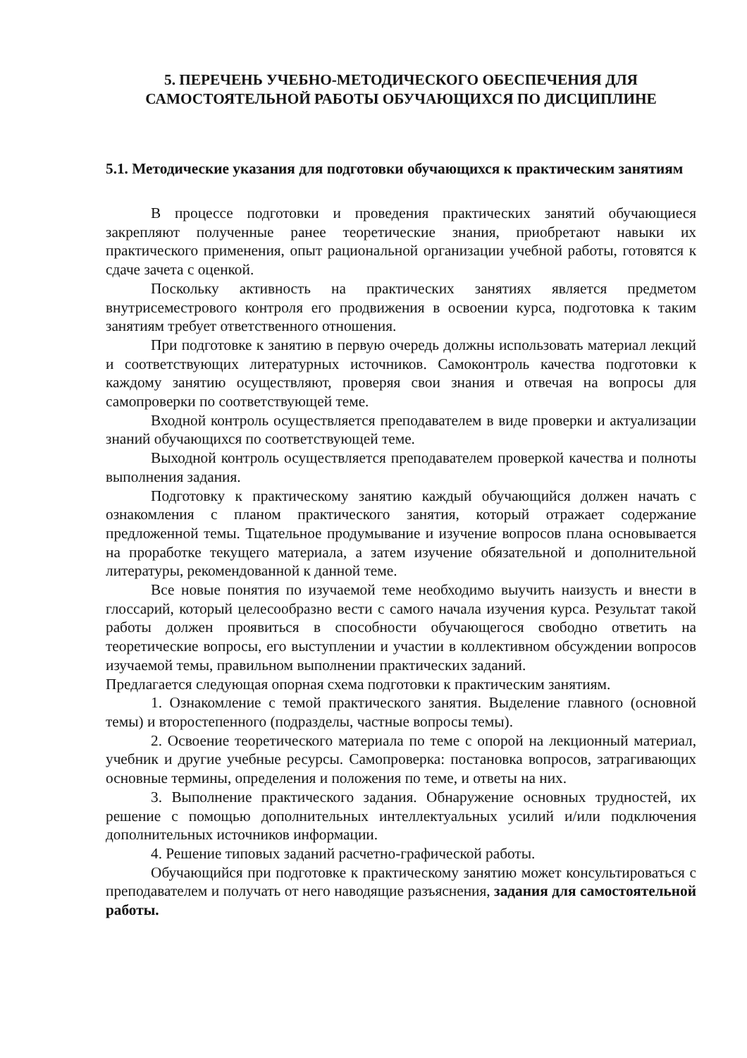5. ПЕРЕЧЕНЬ УЧЕБНО-МЕТОДИЧЕСКОГО ОБЕСПЕЧЕНИЯ ДЛЯ САМОСТОЯТЕЛЬНОЙ РАБОТЫ ОБУЧАЮЩИХСЯ ПО ДИСЦИПЛИНЕ
5.1. Методические указания для подготовки обучающихся к практическим занятиям
В процессе подготовки и проведения практических занятий обучающиеся закрепляют полученные ранее теоретические знания, приобретают навыки их практического применения, опыт рациональной организации учебной работы, готовятся к сдаче зачета с оценкой.
Поскольку активность на практических занятиях является предметом внутрисеместрового контроля его продвижения в освоении курса, подготовка к таким занятиям требует ответственного отношения.
При подготовке к занятию в первую очередь должны использовать материал лекций и соответствующих литературных источников. Самоконтроль качества подготовки к каждому занятию осуществляют, проверяя свои знания и отвечая на вопросы для самопроверки по соответствующей теме.
Входной контроль осуществляется преподавателем в виде проверки и актуализации знаний обучающихся по соответствующей теме.
Выходной контроль осуществляется преподавателем проверкой качества и полноты выполнения задания.
Подготовку к практическому занятию каждый обучающийся должен начать с ознакомления с планом практического занятия, который отражает содержание предложенной темы. Тщательное продумывание и изучение вопросов плана основывается на проработке текущего материала, а затем изучение обязательной и дополнительной литературы, рекомендованной к данной теме.
Все новые понятия по изучаемой теме необходимо выучить наизусть и внести в глоссарий, который целесообразно вести с самого начала изучения курса. Результат такой работы должен проявиться в способности обучающегося свободно ответить на теоретические вопросы, его выступлении и участии в коллективном обсуждении вопросов изучаемой темы, правильном выполнении практических заданий.
Предлагается следующая опорная схема подготовки к практическим занятиям.
1. Ознакомление с темой практического занятия. Выделение главного (основной темы) и второстепенного (подразделы, частные вопросы темы).
2. Освоение теоретического материала по теме с опорой на лекционный материал, учебник и другие учебные ресурсы. Самопроверка: постановка вопросов, затрагивающих основные термины, определения и положения по теме, и ответы на них.
3. Выполнение практического задания. Обнаружение основных трудностей, их решение с помощью дополнительных интеллектуальных усилий и/или подключения дополнительных источников информации.
4. Решение типовых заданий расчетно-графической работы.
Обучающийся при подготовке к практическому занятию может консультироваться с преподавателем и получать от него наводящие разъяснения, задания для самостоятельной работы.